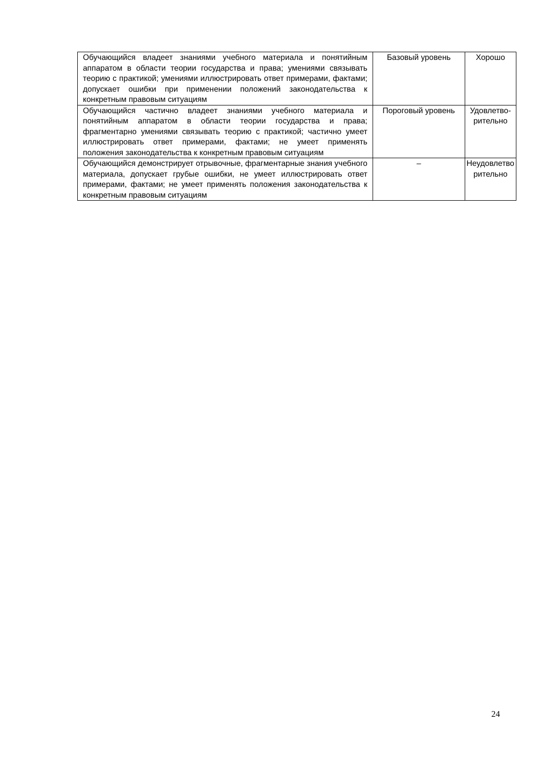| Обучающийся владеет знаниями учебного материала и понятийным аппаратом в области теории государства и права; умениями связывать теорию с практикой; умениями иллюстрировать ответ примерами, фактами; допускает ошибки при применении положений законодательства к конкретным правовым ситуациям | Базовый уровень | Хорошо |
| Обучающийся частично владеет знаниями учебного материала и понятийным аппаратом в области теории государства и права; фрагментарно умениями связывать теорию с практикой; частично умеет иллюстрировать ответ примерами, фактами; не умеет применять положения законодательства к конкретным правовым ситуациям | Пороговый уровень | Удовлетво-рительно |
| Обучающийся демонстрирует отрывочные, фрагментарные знания учебного материала, допускает грубые ошибки, не умеет иллюстрировать ответ примерами, фактами; не умеет применять положения законодательства к конкретным правовым ситуациям | – | Неудовлетво рительно |
24